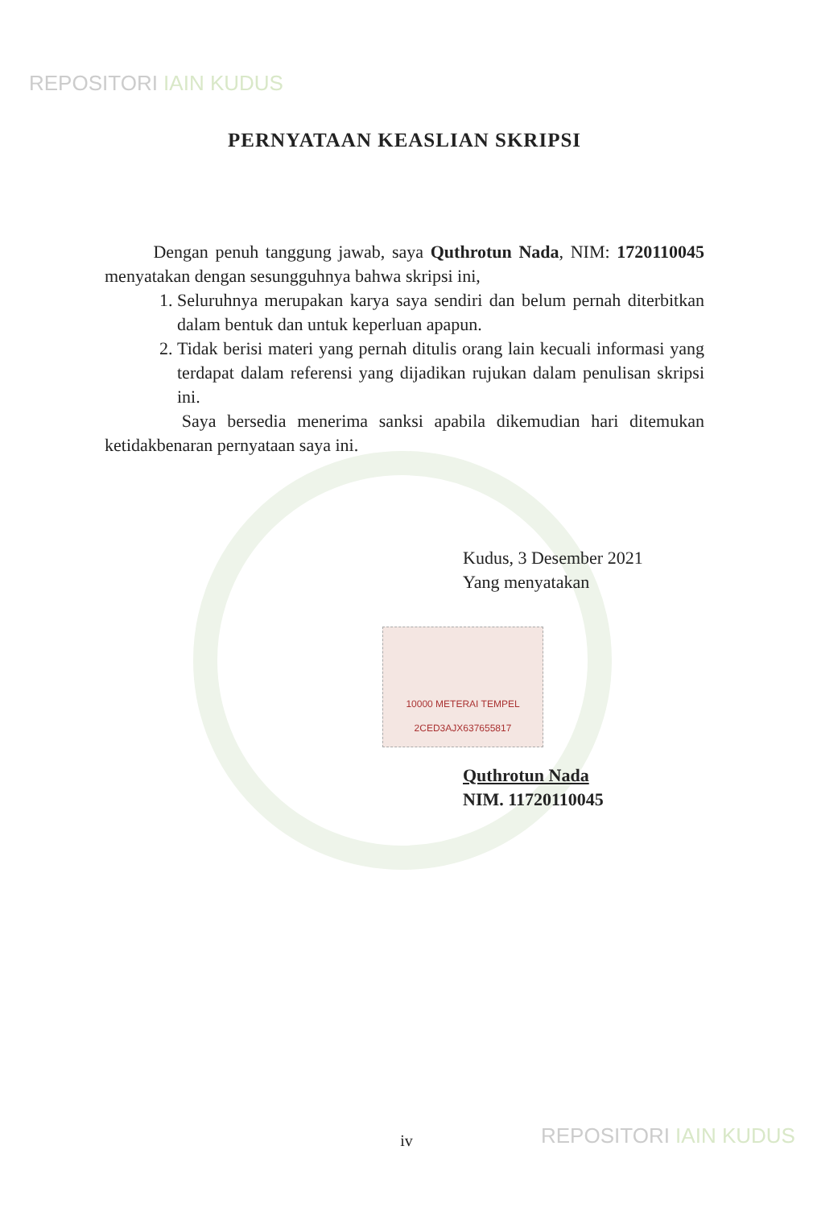REPOSITORI IAIN KUDUS
PERNYATAAN KEASLIAN SKRIPSI
Dengan penuh tanggung jawab, saya Quthrotun Nada, NIM: 1720110045 menyatakan dengan sesungguhnya bahwa skripsi ini,
1. Seluruhnya merupakan karya saya sendiri dan belum pernah diterbitkan dalam bentuk dan untuk keperluan apapun.
2. Tidak berisi materi yang pernah ditulis orang lain kecuali informasi yang terdapat dalam referensi yang dijadikan rujukan dalam penulisan skripsi ini.
Saya bersedia menerima sanksi apabila dikemudian hari ditemukan ketidakbenaran pernyataan saya ini.
Kudus, 3 Desember 2021
Yang menyatakan
10000 METERAI TEMPEL
2CED3AJX637655817
Quthrotun Nada
NIM. 11720110045
REPOSITORI IAIN KUDUS
iv